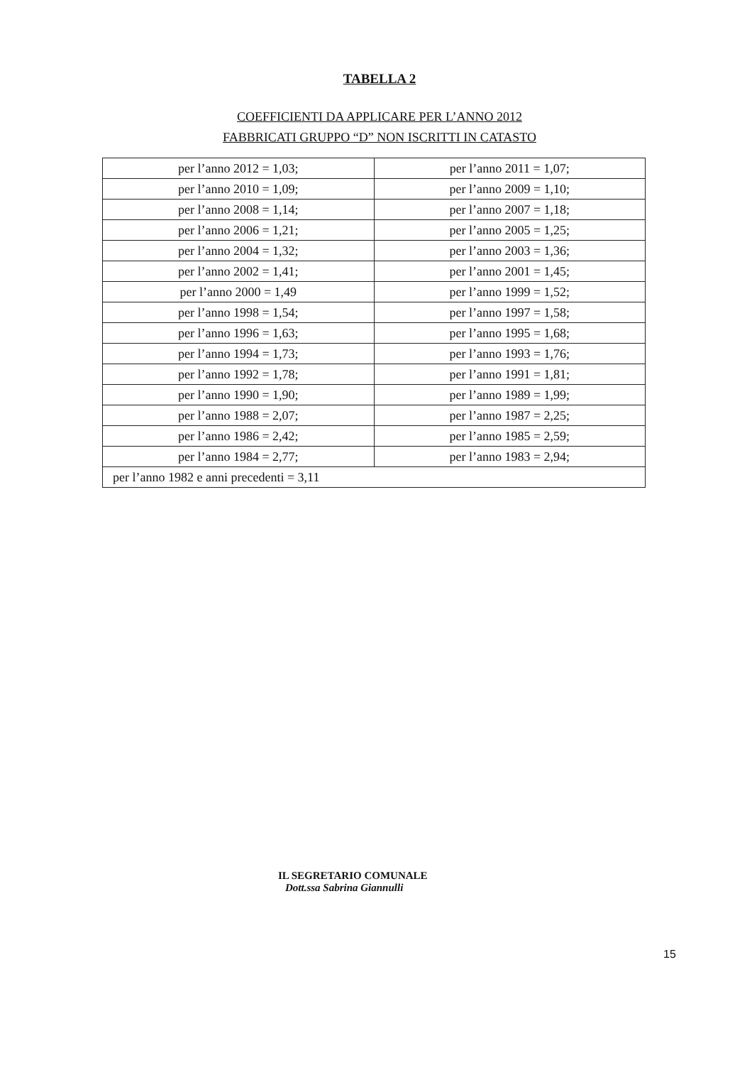TABELLA 2
COEFFICIENTI DA APPLICARE PER L’ANNO 2012
FABBRICATI GRUPPO “D” NON ISCRITTI IN CATASTO
| per l’anno 2012 = 1,03; | per l’anno 2011 = 1,07; |
| per l’anno 2010 = 1,09; | per l’anno 2009 = 1,10; |
| per l’anno 2008 = 1,14; | per l’anno 2007 = 1,18; |
| per l’anno 2006 = 1,21; | per l’anno 2005 = 1,25; |
| per l’anno 2004 = 1,32; | per l’anno 2003 = 1,36; |
| per l’anno 2002 = 1,41; | per l’anno 2001 = 1,45; |
| per l’anno 2000 = 1,49 | per l’anno 1999 = 1,52; |
| per l’anno 1998 = 1,54; | per l’anno 1997 = 1,58; |
| per l’anno 1996 = 1,63; | per l’anno 1995 = 1,68; |
| per l’anno 1994 = 1,73; | per l’anno 1993 = 1,76; |
| per l’anno 1992 = 1,78; | per l’anno 1991 = 1,81; |
| per l’anno 1990 = 1,90; | per l’anno 1989 = 1,99; |
| per l’anno 1988 = 2,07; | per l’anno 1987 = 2,25; |
| per l’anno 1986 = 2,42; | per l’anno 1985 = 2,59; |
| per l’anno 1984 = 2,77; | per l’anno 1983 = 2,94; |
| per l’anno 1982 e anni precedenti = 3,11 | |
IL SEGRETARIO COMUNALE
Dott.ssa Sabrina Giannulli
15